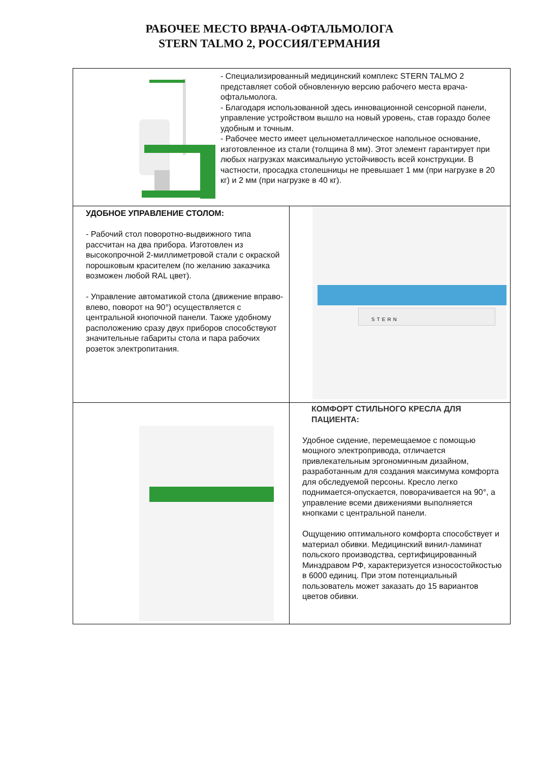РАБОЧЕЕ МЕСТО ВРАЧА-ОФТАЛЬМОЛОГА
STERN TALMO 2, РОССИЯ/ГЕРМАНИЯ
| - Специализированный медицинский комплекс STERN TALMO 2 представляет собой обновленную версию рабочего места врача-офтальмолога. - Благодаря использованной здесь инновационной сенсорной панели, управление устройством вышло на новый уровень, став гораздо более удобным и точным. - Рабочее место имеет цельнометаллическое напольное основание, изготовленное из стали (толщина 8 мм). Этот элемент гарантирует при любых нагрузках максимальную устойчивость всей конструкции. В частности, просадка столешницы не превышает 1 мм (при нагрузке в 20 кг) и 2 мм (при нагрузке в 40 кг). | |
| УДОБНОЕ УПРАВЛЕНИЕ СТОЛОМ: - Рабочий стол поворотно-выдвижного типа рассчитан на два прибора. Изготовлен из высокопрочной 2-миллиметровой стали с окраской порошковым красителем (по желанию заказчика возможен любой RAL цвет). - Управление автоматикой стола (движение вправо-влево, поворот на 90°) осуществляется с центральной кнопочной панели. Также удобному расположению сразу двух приборов способствуют значительные габариты стола и пара рабочих розеток электропитания. | STERN |
| | КОМФОРТ СТИЛЬНОГО КРЕСЛА ДЛЯ ПАЦИЕНТА: Удобное сидение, перемещаемое с помощью мощного электропривода, отличается привлекательным эргономичным дизайном, разработанным для создания максимума комфорта для обследуемой персоны. Кресло легко поднимается-опускается, поворачивается на 90°, а управление всеми движениями выполняется кнопками с центральной панели. Ощущению оптимального комфорта способствует и материал обивки. Медицинский винил-ламинат польского производства, сертифицированный Минздравом РФ, характеризуется износостойкостью в 6000 единиц. При этом потенциальный пользователь может заказать до 15 вариантов цветов обивки. |